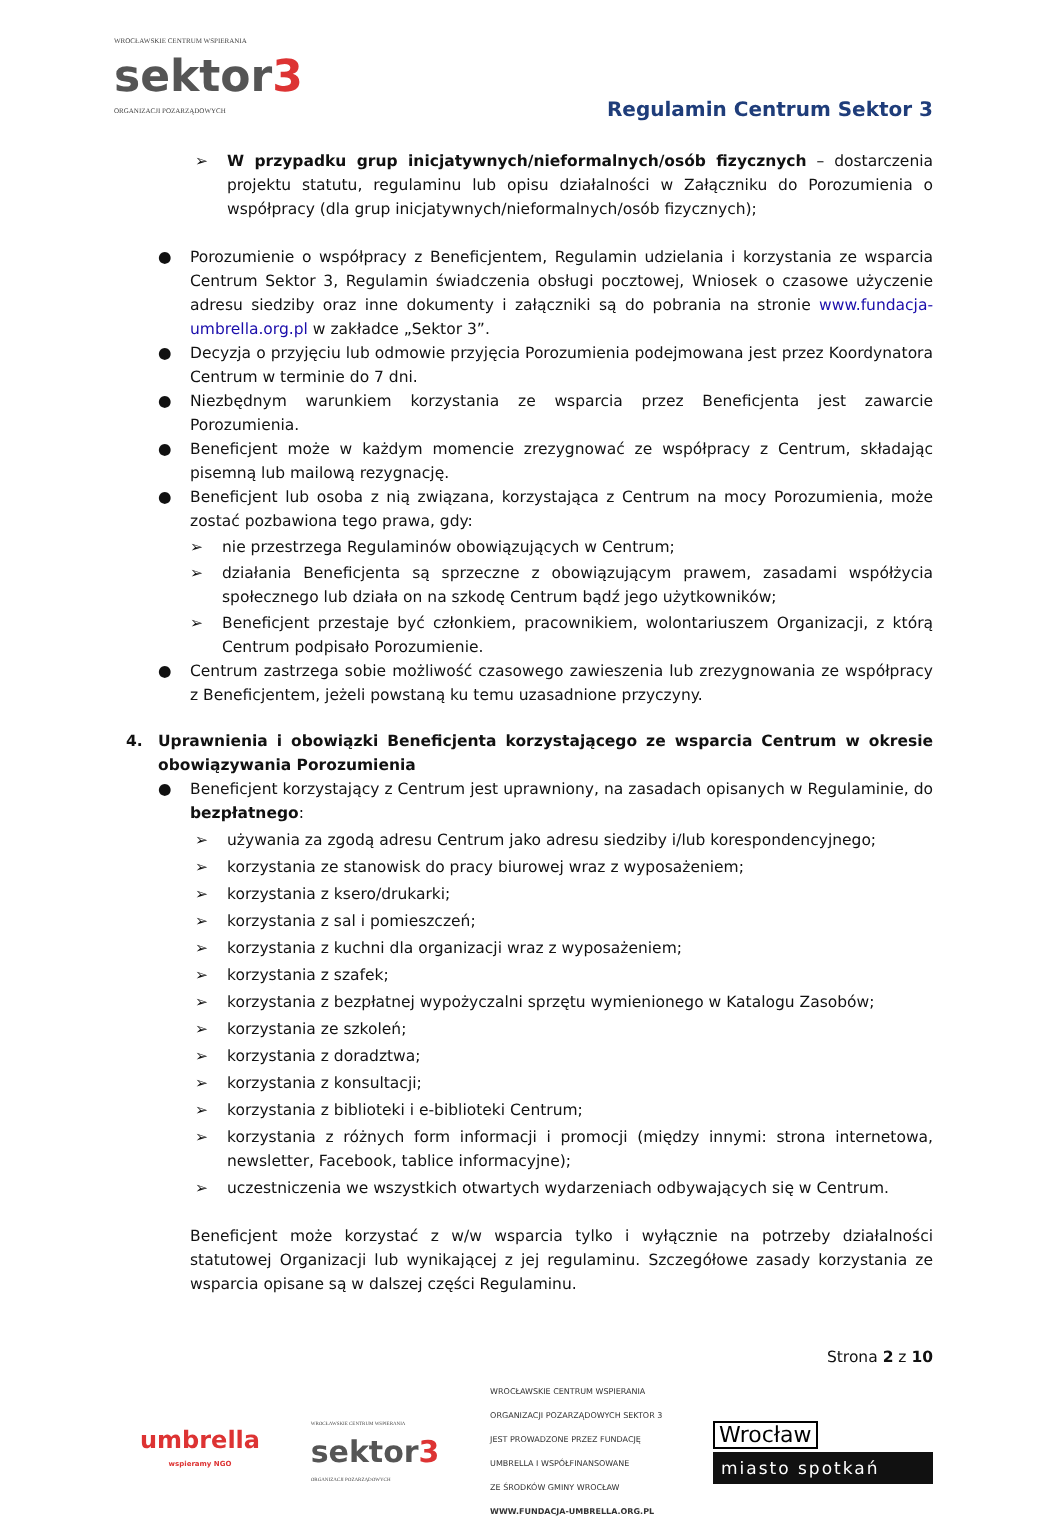WROCŁAWSKIE CENTRUM WSPIERANIA
sektor3
ORGANIZACJI POZARZĄDOWYCH
Regulamin Centrum Sektor 3
➢ W przypadku grup inicjatywnych/nieformalnych/osób fizycznych – dostarczenia projektu statutu, regulaminu lub opisu działalności w Załączniku do Porozumienia o współpracy (dla grup inicjatywnych/nieformalnych/osób fizycznych);
● Porozumienie o współpracy z Beneficjentem, Regulamin udzielania i korzystania ze wsparcia Centrum Sektor 3, Regulamin świadczenia obsługi pocztowej, Wniosek o czasowe użyczenie adresu siedziby oraz inne dokumenty i załączniki są do pobrania na stronie www.fundacja-umbrella.org.pl w zakładce „Sektor 3”.
● Decyzja o przyjęciu lub odmowie przyjęcia Porozumienia podejmowana jest przez Koordynatora Centrum w terminie do 7 dni.
● Niezbędnym warunkiem korzystania ze wsparcia przez Beneficjenta jest zawarcie Porozumienia.
● Beneficjent może w każdym momencie zrezygnować ze współpracy z Centrum, składając pisemną lub mailową rezygnację.
● Beneficjent lub osoba z nią związana, korzystająca z Centrum na mocy Porozumienia, może zostać pozbawiona tego prawa, gdy:
➢ nie przestrzega Regulaminów obowiązujących w Centrum;
➢ działania Beneficjenta są sprzeczne z obowiązującym prawem, zasadami współżycia społecznego lub działa on na szkodę Centrum bądź jego użytkowników;
➢ Beneficjent przestaje być członkiem, pracownikiem, wolontariuszem Organizacji, z którą Centrum podpisało Porozumienie.
● Centrum zastrzega sobie możliwość czasowego zawieszenia lub zrezygnowania ze współpracy z Beneficjentem, jeżeli powstaną ku temu uzasadnione przyczyny.
4. Uprawnienia i obowiązki Beneficjenta korzystającego ze wsparcia Centrum w okresie obowiązywania Porozumienia
● Beneficjent korzystający z Centrum jest uprawniony, na zasadach opisanych w Regulaminie, do bezpłatnego:
➢ używania za zgodą adresu Centrum jako adresu siedziby i/lub korespondencyjnego;
➢ korzystania ze stanowisk do pracy biurowej wraz z wyposażeniem;
➢ korzystania z ksero/drukarki;
➢ korzystania z sal i pomieszczeń;
➢ korzystania z kuchni dla organizacji wraz z wyposażeniem;
➢ korzystania z szafek;
➢ korzystania z bezpłatnej wypożyczalni sprzętu wymienionego w Katalogu Zasobów;
➢ korzystania ze szkoleń;
➢ korzystania z doradztwa;
➢ korzystania z konsultacji;
➢ korzystania z biblioteki i e-biblioteki Centrum;
➢ korzystania z różnych form informacji i promocji (między innymi: strona internetowa, newsletter, Facebook, tablice informacyjne);
➢ uczestniczenia we wszystkich otwartych wydarzeniach odbywających się w Centrum.
Beneficjent może korzystać z w/w wsparcia tylko i wyłącznie na potrzeby działalności statutowej Organizacji lub wynikającej z jej regulaminu. Szczegółowe zasady korzystania ze wsparcia opisane są w dalszej części Regulaminu.
Strona 2 z 10
umbrella
wspieramy NGO
WROCŁAWSKIE CENTRUM WSPIERANIA
sektor3
ORGANIZACJI POZARZĄDOWYCH
WROCŁAWSKIE CENTRUM WSPIERANIA
ORGANIZACJI POZARZĄDOWYCH SEKTOR 3
JEST PROWADZONE PRZEZ FUNDACJĘ
UMBRELLA I WSPÓŁFINANSOWANE
ZE ŚRODKÓW GMINY WROCŁAW
WWW.FUNDACJA-UMBRELLA.ORG.PL
Wrocław
miasto spotkań